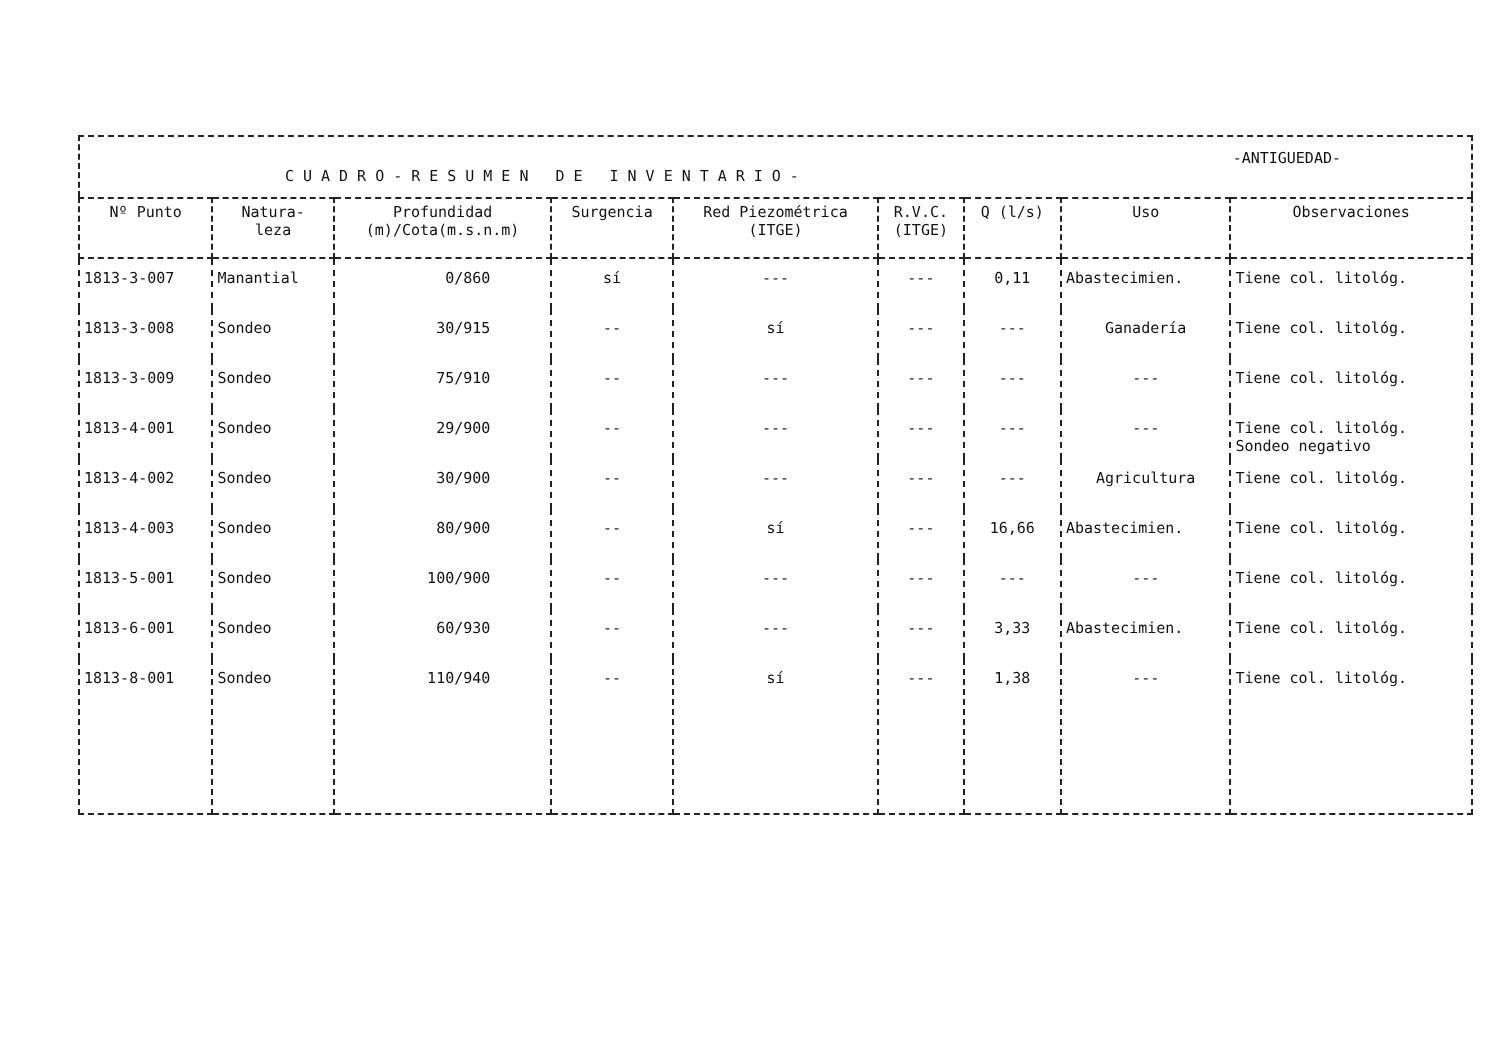CUADRO-RESUMEN DE INVENTARIO-
-ANTIGUEDAD-
| Nº Punto | Natura- leza | Profundidad (m)/Cota(m.s.n.m) | Surgencia | Red Piezométrica (ITGE) | R.V.C. (ITGE) | Q (l/s) | Uso | Observaciones |
| --- | --- | --- | --- | --- | --- | --- | --- | --- |
| 1813-3-007 | Manantial | 0/860 | sí | --- | --- | 0,11 | Abastecimien. | Tiene col. litológ. |
| 1813-3-008 | Sondeo | 30/915 | -- | sí | --- | --- | Ganadería | Tiene col. litológ. |
| 1813-3-009 | Sondeo | 75/910 | -- | --- | --- | --- | --- | Tiene col. litológ. |
| 1813-4-001 | Sondeo | 29/900 | -- | --- | --- | --- | --- | Tiene col. litológ. Sondeo negativo |
| 1813-4-002 | Sondeo | 30/900 | -- | --- | --- | --- | Agricultura | Tiene col. litológ. |
| 1813-4-003 | Sondeo | 80/900 | -- | sí | --- | 16,66 | Abastecimien. | Tiene col. litológ. |
| 1813-5-001 | Sondeo | 100/900 | -- | --- | --- | --- | --- | Tiene col. litológ. |
| 1813-6-001 | Sondeo | 60/930 | -- | --- | --- | 3,33 | Abastecimien. | Tiene col. litológ. |
| 1813-8-001 | Sondeo | 110/940 | -- | sí | --- | 1,38 | --- | Tiene col. litológ. |